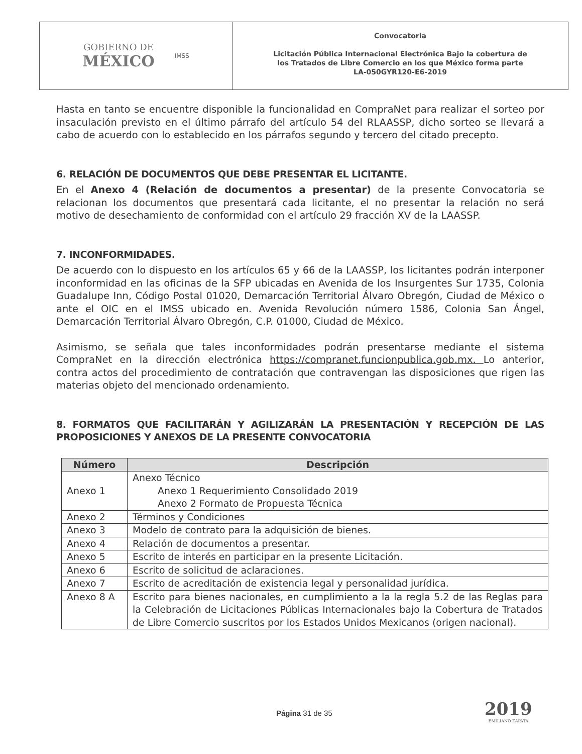GOBIERNO DE
MÉXICO
IMSS
Convocatoria
Licitación Pública Internacional Electrónica Bajo la cobertura de
los Tratados de Libre Comercio en los que México forma parte
LA-050GYR120-E6-2019
Hasta en tanto se encuentre disponible la funcionalidad en CompraNet para realizar el sorteo por insaculación previsto en el último párrafo del artículo 54 del RLAASSP, dicho sorteo se llevará a cabo de acuerdo con lo establecido en los párrafos segundo y tercero del citado precepto.
6. RELACIÓN DE DOCUMENTOS QUE DEBE PRESENTAR EL LICITANTE.
En el Anexo 4 (Relación de documentos a presentar) de la presente Convocatoria se relacionan los documentos que presentará cada licitante, el no presentar la relación no será motivo de desechamiento de conformidad con el artículo 29 fracción XV de la LAASSP.
7. INCONFORMIDADES.
De acuerdo con lo dispuesto en los artículos 65 y 66 de la LAASSP, los licitantes podrán interponer inconformidad en las oficinas de la SFP ubicadas en Avenida de los Insurgentes Sur 1735, Colonia Guadalupe Inn, Código Postal 01020, Demarcación Territorial Álvaro Obregón, Ciudad de México o ante el OIC en el IMSS ubicado en. Avenida Revolución número 1586, Colonia San Ángel, Demarcación Territorial Álvaro Obregón, C.P. 01000, Ciudad de México.
Asimismo, se señala que tales inconformidades podrán presentarse mediante el sistema CompraNet en la dirección electrónica https://compranet.funcionpublica.gob.mx. Lo anterior, contra actos del procedimiento de contratación que contravengan las disposiciones que rigen las materias objeto del mencionado ordenamiento.
8. FORMATOS QUE FACILITARÁN Y AGILIZARÁN LA PRESENTACIÓN Y RECEPCIÓN DE LAS PROPOSICIONES Y ANEXOS DE LA PRESENTE CONVOCATORIA
| Número | Descripción |
| --- | --- |
| Anexo 1 | Anexo Técnico Anexo 1 Requerimiento Consolidado 2019 Anexo 2 Formato de Propuesta Técnica |
| Anexo 2 | Términos y Condiciones |
| Anexo 3 | Modelo de contrato para la adquisición de bienes. |
| Anexo 4 | Relación de documentos a presentar. |
| Anexo 5 | Escrito de interés en participar en la presente Licitación. |
| Anexo 6 | Escrito de solicitud de aclaraciones. |
| Anexo 7 | Escrito de acreditación de existencia legal y personalidad jurídica. |
| Anexo 8 A | Escrito para bienes nacionales, en cumplimiento a la la regla 5.2 de las Reglas para la Celebración de Licitaciones Públicas Internacionales bajo la Cobertura de Tratados de Libre Comercio suscritos por los Estados Unidos Mexicanos (origen nacional). |
Página 31 de 35 2019
EMILIANO ZAPATA